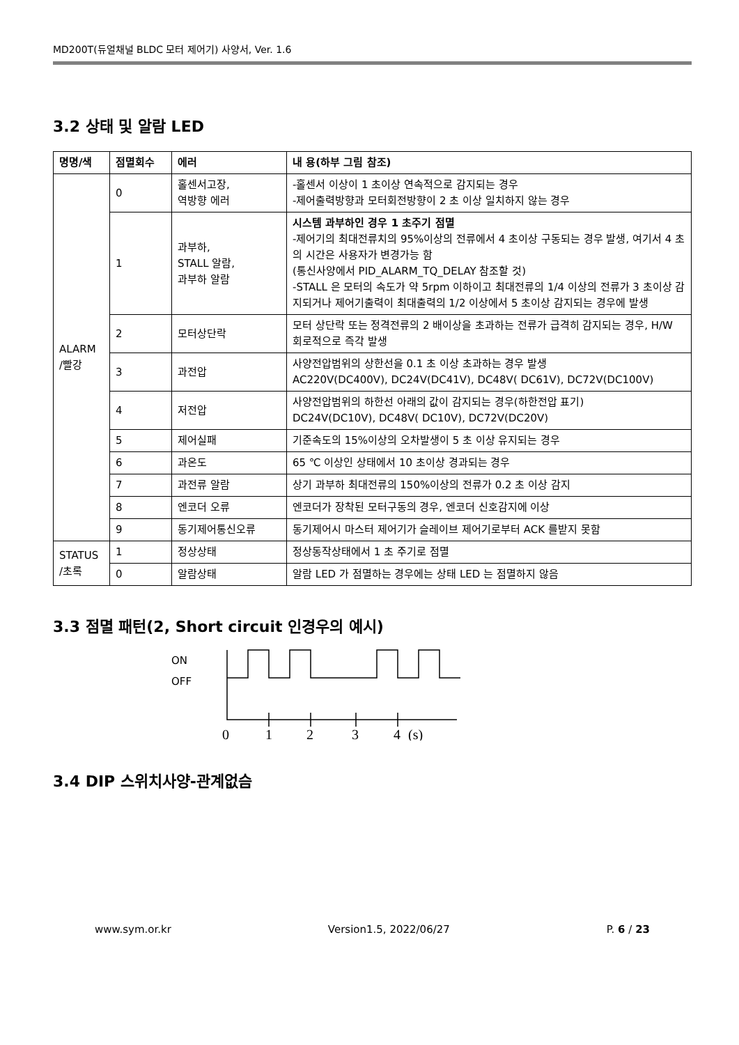MD200T(듀얼채널 BLDC 모터 제어기) 사양서, Ver. 1.6
3.2 상태 및 알람 LED
| 명명/색 | 점멸회수 | 에러 | 내 용(하부 그림 참조) |
| --- | --- | --- | --- |
| ALARM /빨강 | 0 | 홀센서고장, 역방향 에러 | -홀센서 이상이 1 초이상 연속적으로 감지되는 경우 -제어출력방향과 모터회전방향이 2 초 이상 일치하지 않는 경우 |
| | 1 | 과부하, STALL 알람, 과부하 알람 | 시스템 과부하인 경우 1 초주기 점멸 -제어기의 최대전류치의 95%이상의 전류에서 4 초이상 구동되는 경우 발생, 여기서 4 초의 시간은 사용자가 변경가능 함 (통신사양에서 PID_ALARM_TQ_DELAY 참조할 것) -STALL 은 모터의 속도가 약 5rpm 이하이고 최대전류의 1/4 이상의 전류가 3 초이상 감지되거나 제어기출력이 최대출력의 1/2 이상에서 5 초이상 감지되는 경우에 발생 |
| | 2 | 모터상단락 | 모터 상단락 또는 정격전류의 2 배이상을 초과하는 전류가 급격히 감지되는 경우, H/W 회로적으로 즉각 발생 |
| | 3 | 과전압 | 사양전압범위의 상한선을 0.1 초 이상 초과하는 경우 발생 AC220V(DC400V), DC24V(DC41V), DC48V( DC61V), DC72V(DC100V) |
| | 4 | 저전압 | 사양전압범위의 하한선 아래의 값이 감지되는 경우(하한전압 표기) DC24V(DC10V), DC48V( DC10V), DC72V(DC20V) |
| | 5 | 제어실패 | 기준속도의 15%이상의 오차발생이 5 초 이상 유지되는 경우 |
| | 6 | 과온도 | 65 ℃ 이상인 상태에서 10 초이상 경과되는 경우 |
| | 7 | 과전류 알람 | 상기 과부하 최대전류의 150%이상의 전류가 0.2 초 이상 감지 |
| | 8 | 엔코더 오류 | 엔코더가 장착된 모터구동의 경우, 엔코더 신호감지에 이상 |
| | 9 | 동기제어통신오류 | 동기제어시 마스터 제어기가 슬레이브 제어기로부터 ACK 를받지 못함 |
| STATUS /초록 | 1 | 정상상태 | 정상동작상태에서 1 초 주기로 점멸 |
| | 0 | 알람상태 | 알람 LED 가 점멸하는 경우에는 상태 LED 는 점멸하지 않음 |
3.3 점멸 패턴(2, Short circuit 인경우의 예시)
ON
OFF
0
1
2
3
4
(s)
3.4 DIP 스위치사양-관계없슴
www.sym.or.kr Version1.5, 2022/06/27 P. 6 / 23